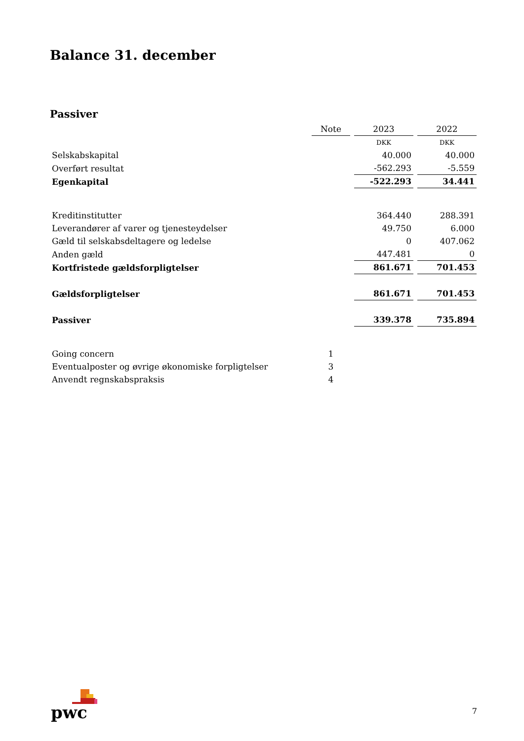Balance 31. december
Passiver
| | Note | 2023 | 2022 |
| | | DKK | DKK |
| Selskabskapital | | 40.000 | 40.000 |
| Overført resultat | | -562.293 | -5.559 |
| Egenkapital | | -522.293 | 34.441 |
| Kreditinstitutter | | 364.440 | 288.391 |
| Leverandører af varer og tjenesteydelser | | 49.750 | 6.000 |
| Gæld til selskabsdeltagere og ledelse | | 0 | 407.062 |
| Anden gæld | | 447.481 | 0 |
| Kortfristede gældsforpligtelser | | 861.671 | 701.453 |
| Gældsforpligtelser | | 861.671 | 701.453 |
| Passiver | | 339.378 | 735.894 |
| Going concern | 1 | | |
| Eventualposter og øvrige økonomiske forpligtelser | 3 | | |
| Anvendt regnskabspraksis | 4 | | |
pwc
7